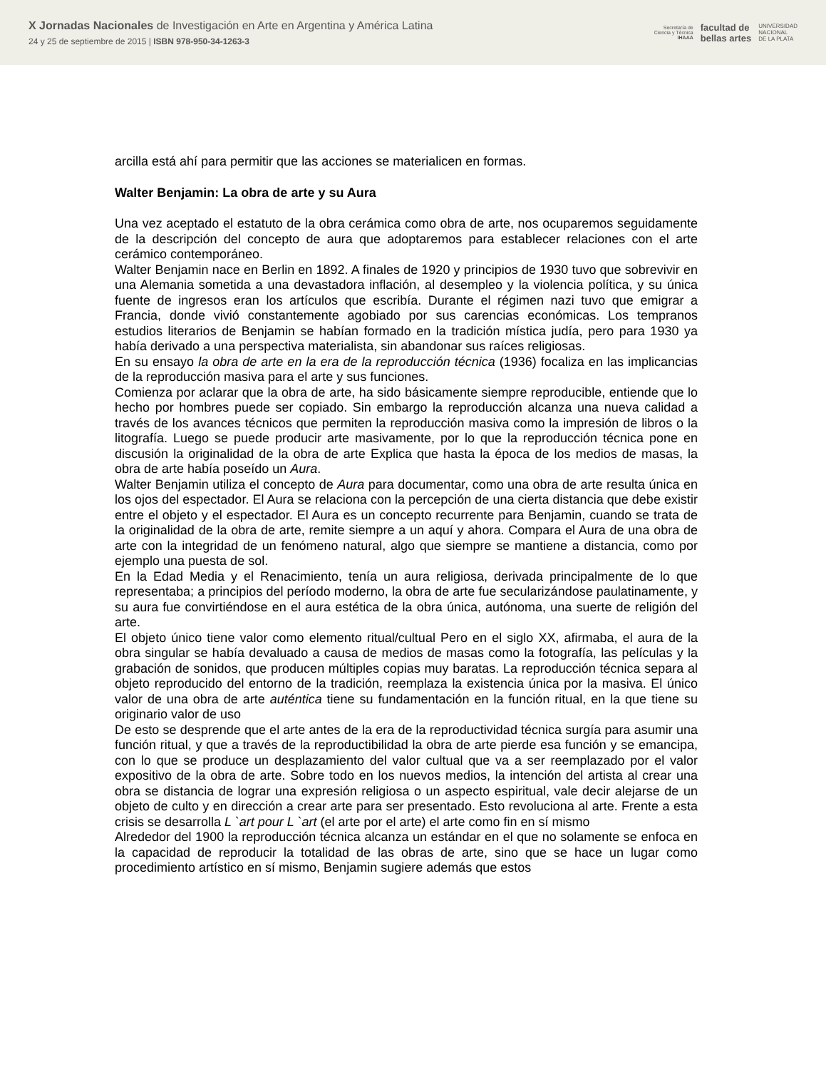X Jornadas Nacionales de Investigación en Arte en Argentina y América Latina
24 y 25 de septiembre de 2015 | ISBN 978-950-34-1263-3
Secretaría de
Ciencia y Técnica
IHAAA facultad de
bellas artes UNIVERSIDAD
NACIONAL
DE LA PLATA
arcilla está ahí para permitir que las acciones se materialicen en formas.
Walter Benjamin: La obra de arte y su Aura
Una vez aceptado el estatuto de la obra cerámica como obra de arte, nos ocuparemos seguidamente de la descripción del concepto de aura que adoptaremos para establecer relaciones con el arte cerámico contemporáneo.
Walter Benjamin nace en Berlin en 1892. A finales de 1920 y principios de 1930 tuvo que sobrevivir en una Alemania sometida a una devastadora inflación, al desempleo y la violencia política, y su única fuente de ingresos eran los artículos que escribía. Durante el régimen nazi tuvo que emigrar a Francia, donde vivió constantemente agobiado por sus carencias económicas. Los tempranos estudios literarios de Benjamin se habían formado en la tradición mística judía, pero para 1930 ya había derivado a una perspectiva materialista, sin abandonar sus raíces religiosas.
En su ensayo la obra de arte en la era de la reproducción técnica (1936) focaliza en las implicancias de la reproducción masiva para el arte y sus funciones.
Comienza por aclarar que la obra de arte, ha sido básicamente siempre reproducible, entiende que lo hecho por hombres puede ser copiado. Sin embargo la reproducción alcanza una nueva calidad a través de los avances técnicos que permiten la reproducción masiva como la impresión de libros o la litografía. Luego se puede producir arte masivamente, por lo que la reproducción técnica pone en discusión la originalidad de la obra de arte Explica que hasta la época de los medios de masas, la obra de arte había poseído un Aura.
Walter Benjamin utiliza el concepto de Aura para documentar, como una obra de arte resulta única en los ojos del espectador. El Aura se relaciona con la percepción de una cierta distancia que debe existir entre el objeto y el espectador. El Aura es un concepto recurrente para Benjamin, cuando se trata de la originalidad de la obra de arte, remite siempre a un aquí y ahora. Compara el Aura de una obra de arte con la integridad de un fenómeno natural, algo que siempre se mantiene a distancia, como por ejemplo una puesta de sol.
En la Edad Media y el Renacimiento, tenía un aura religiosa, derivada principalmente de lo que representaba; a principios del período moderno, la obra de arte fue secularizándose paulatinamente, y su aura fue convirtiéndose en el aura estética de la obra única, autónoma, una suerte de religión del arte.
El objeto único tiene valor como elemento ritual/cultual Pero en el siglo XX, afirmaba, el aura de la obra singular se había devaluado a causa de medios de masas como la fotografía, las películas y la grabación de sonidos, que producen múltiples copias muy baratas. La reproducción técnica separa al objeto reproducido del entorno de la tradición, reemplaza la existencia única por la masiva. El único valor de una obra de arte auténtica tiene su fundamentación en la función ritual, en la que tiene su originario valor de uso
De esto se desprende que el arte antes de la era de la reproductividad técnica surgía para asumir una función ritual, y que a través de la reproductibilidad la obra de arte pierde esa función y se emancipa, con lo que se produce un desplazamiento del valor cultual que va a ser reemplazado por el valor expositivo de la obra de arte. Sobre todo en los nuevos medios, la intención del artista al crear una obra se distancia de lograr una expresión religiosa o un aspecto espiritual, vale decir alejarse de un objeto de culto y en dirección a crear arte para ser presentado. Esto revoluciona al arte. Frente a esta crisis se desarrolla L `art pour L `art (el arte por el arte) el arte como fin en sí mismo
Alrededor del 1900 la reproducción técnica alcanza un estándar en el que no solamente se enfoca en la capacidad de reproducir la totalidad de las obras de arte, sino que se hace un lugar como procedimiento artístico en sí mismo, Benjamin sugiere además que estos